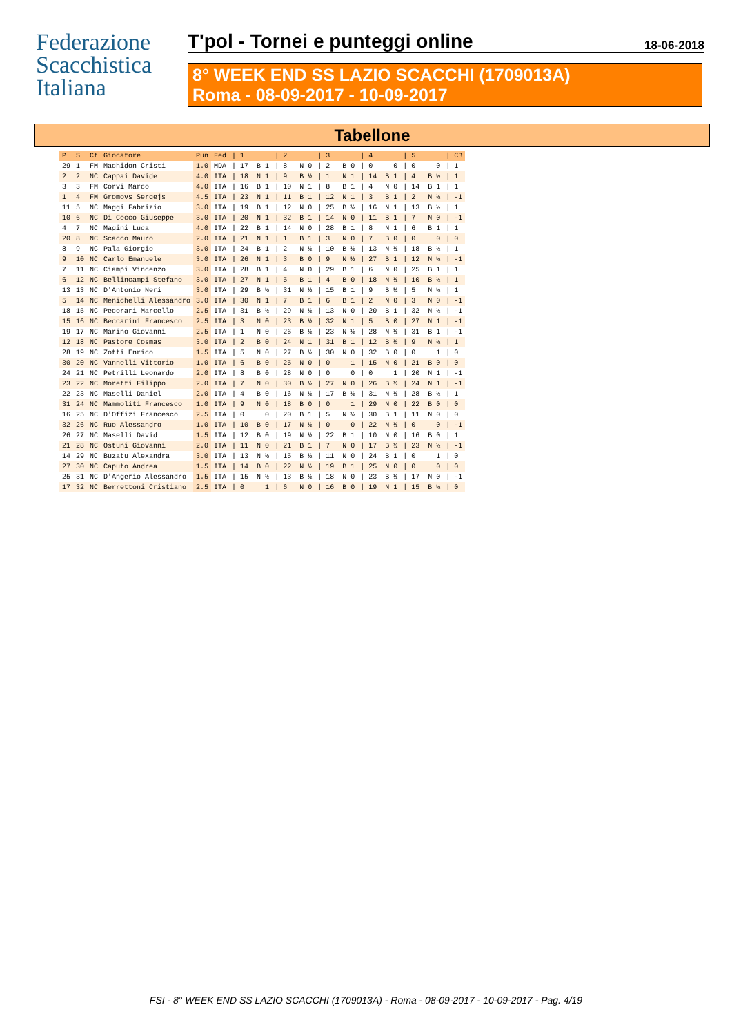Federazione
Scacchistica
Italiana
T'pol - Tornei e punteggi online 18-06-2018
8° WEEK END SS LAZIO SCACCHI (1709013A)
Roma - 08-09-2017 - 10-09-2017
Tabellone
| P | S | Ct | Giocatore | Pun | Fed | / 1 | / 2 | / 3 | / 4 | / 5 | / CB |
| --- | --- | --- | --- | --- | --- | --- | --- | --- | --- | --- | --- |
| 29 | 1 | FM | Machidon Cristi | 1.0 | MDA | / 17 B 1 | / 8 N 0 | / 2 B 0 | / 0 0 | / 0 0 | / 1 |
| 2 | 2 | NC | Cappai Davide | 4.0 | ITA | / 18 N 1 | / 9 B ½ | / 1 N 1 | / 14 B 1 | / 4 B ½ | / 1 |
| 3 | 3 | FM | Corvi Marco | 4.0 | ITA | / 16 B 1 | / 10 N 1 | / 8 B 1 | / 4 N 0 | / 14 B 1 | / 1 |
| 1 | 4 | FM | Gromovs Sergejs | 4.5 | ITA | / 23 N 1 | / 11 B 1 | / 12 N 1 | / 3 B 1 | / 2 N ½ | / -1 |
| 11 | 5 | NC | Maggi Fabrizio | 3.0 | ITA | / 19 B 1 | / 12 N 0 | / 25 B ½ | / 16 N 1 | / 13 B ½ | / 1 |
| 10 | 6 | NC | Di Cecco Giuseppe | 3.0 | ITA | / 20 N 1 | / 32 B 1 | / 14 N 0 | / 11 B 1 | / 7 N 0 | / -1 |
| 4 | 7 | NC | Magini Luca | 4.0 | ITA | / 22 B 1 | / 14 N 0 | / 28 B 1 | / 8 N 1 | / 6 B 1 | / 1 |
| 20 | 8 | NC | Scacco Mauro | 2.0 | ITA | / 21 N 1 | / 1 B 1 | / 3 N 0 | / 7 B 0 | / 0 0 | / 0 |
| 8 | 9 | NC | Pala Giorgio | 3.0 | ITA | / 24 B 1 | / 2 N ½ | / 10 B ½ | / 13 N ½ | / 18 B ½ | / 1 |
| 9 | 10 | NC | Carlo Emanuele | 3.0 | ITA | / 26 N 1 | / 3 B 0 | / 9 N ½ | / 27 B 1 | / 12 N ½ | / -1 |
| 7 | 11 | NC | Ciampi Vincenzo | 3.0 | ITA | / 28 B 1 | / 4 N 0 | / 29 B 1 | / 6 N 0 | / 25 B 1 | / 1 |
| 6 | 12 | NC | Bellincampi Stefano | 3.0 | ITA | / 27 N 1 | / 5 B 1 | / 4 B 0 | / 18 N ½ | / 10 B ½ | / 1 |
| 13 | 13 | NC | D'Antonio Neri | 3.0 | ITA | / 29 B ½ | / 31 N ½ | / 15 B 1 | / 9 B ½ | / 5 N ½ | / 1 |
| 5 | 14 | NC | Menichelli Alessandro | 3.0 | ITA | / 30 N 1 | / 7 B 1 | / 6 B 1 | / 2 N 0 | / 3 N 0 | / -1 |
| 18 | 15 | NC | Pecorari Marcello | 2.5 | ITA | / 31 B ½ | / 29 N ½ | / 13 N 0 | / 20 B 1 | / 32 N ½ | / -1 |
| 15 | 16 | NC | Beccarini Francesco | 2.5 | ITA | / 3 N 0 | / 23 B ½ | / 32 N 1 | / 5 B 0 | / 27 N 1 | / -1 |
| 19 | 17 | NC | Marino Giovanni | 2.5 | ITA | / 1 N 0 | / 26 B ½ | / 23 N ½ | / 28 N ½ | / 31 B 1 | / -1 |
| 12 | 18 | NC | Pastore Cosmas | 3.0 | ITA | / 2 B 0 | / 24 N 1 | / 31 B 1 | / 12 B ½ | / 9 N ½ | / 1 |
| 28 | 19 | NC | Zotti Enrico | 1.5 | ITA | / 5 N 0 | / 27 B ½ | / 30 N 0 | / 32 B 0 | / 0 1 | / 0 |
| 30 | 20 | NC | Vannelli Vittorio | 1.0 | ITA | / 6 B 0 | / 25 N 0 | / 0 1 | / 15 N 0 | / 21 B 0 | / 0 |
| 24 | 21 | NC | Petrilli Leonardo | 2.0 | ITA | / 8 B 0 | / 28 N 0 | / 0 0 | / 0 1 | / 20 N 1 | / -1 |
| 23 | 22 | NC | Moretti Filippo | 2.0 | ITA | / 7 N 0 | / 30 B ½ | / 27 N 0 | / 26 B ½ | / 24 N 1 | / -1 |
| 22 | 23 | NC | Maselli Daniel | 2.0 | ITA | / 4 B 0 | / 16 N ½ | / 17 B ½ | / 31 N ½ | / 28 B ½ | / 1 |
| 31 | 24 | NC | Mammoliti Francesco | 1.0 | ITA | / 9 N 0 | / 18 B 0 | / 0 1 | / 29 N 0 | / 22 B 0 | / 0 |
| 16 | 25 | NC | D'Offizi Francesco | 2.5 | ITA | / 0 0 | / 20 B 1 | / 5 N ½ | / 30 B 1 | / 11 N 0 | / 0 |
| 32 | 26 | NC | Ruo Alessandro | 1.0 | ITA | / 10 B 0 | / 17 N ½ | / 0 0 | / 22 N ½ | / 0 0 | / -1 |
| 26 | 27 | NC | Maselli David | 1.5 | ITA | / 12 B 0 | / 19 N ½ | / 22 B 1 | / 10 N 0 | / 16 B 0 | / 1 |
| 21 | 28 | NC | Ostuni Giovanni | 2.0 | ITA | / 11 N 0 | / 21 B 1 | / 7 N 0 | / 17 B ½ | / 23 N ½ | / -1 |
| 14 | 29 | NC | Buzatu Alexandra | 3.0 | ITA | / 13 N ½ | / 15 B ½ | / 11 N 0 | / 24 B 1 | / 0 1 | / 0 |
| 27 | 30 | NC | Caputo Andrea | 1.5 | ITA | / 14 B 0 | / 22 N ½ | / 19 B 1 | / 25 N 0 | / 0 0 | / 0 |
| 25 | 31 | NC | D'Angerio Alessandro | 1.5 | ITA | / 15 N ½ | / 13 B ½ | / 18 N 0 | / 23 B ½ | / 17 N 0 | / -1 |
| 17 | 32 | NC | Berrettoni Cristiano | 2.5 | ITA | / 0 1 | / 6 N 0 | / 16 B 0 | / 19 N 1 | / 15 B ½ | / 0 |
FSI - 8° WEEK END SS LAZIO SCACCHI (1709013A) - Roma - 08-09-2017 - 10-09-2017 - Pag. 4/19